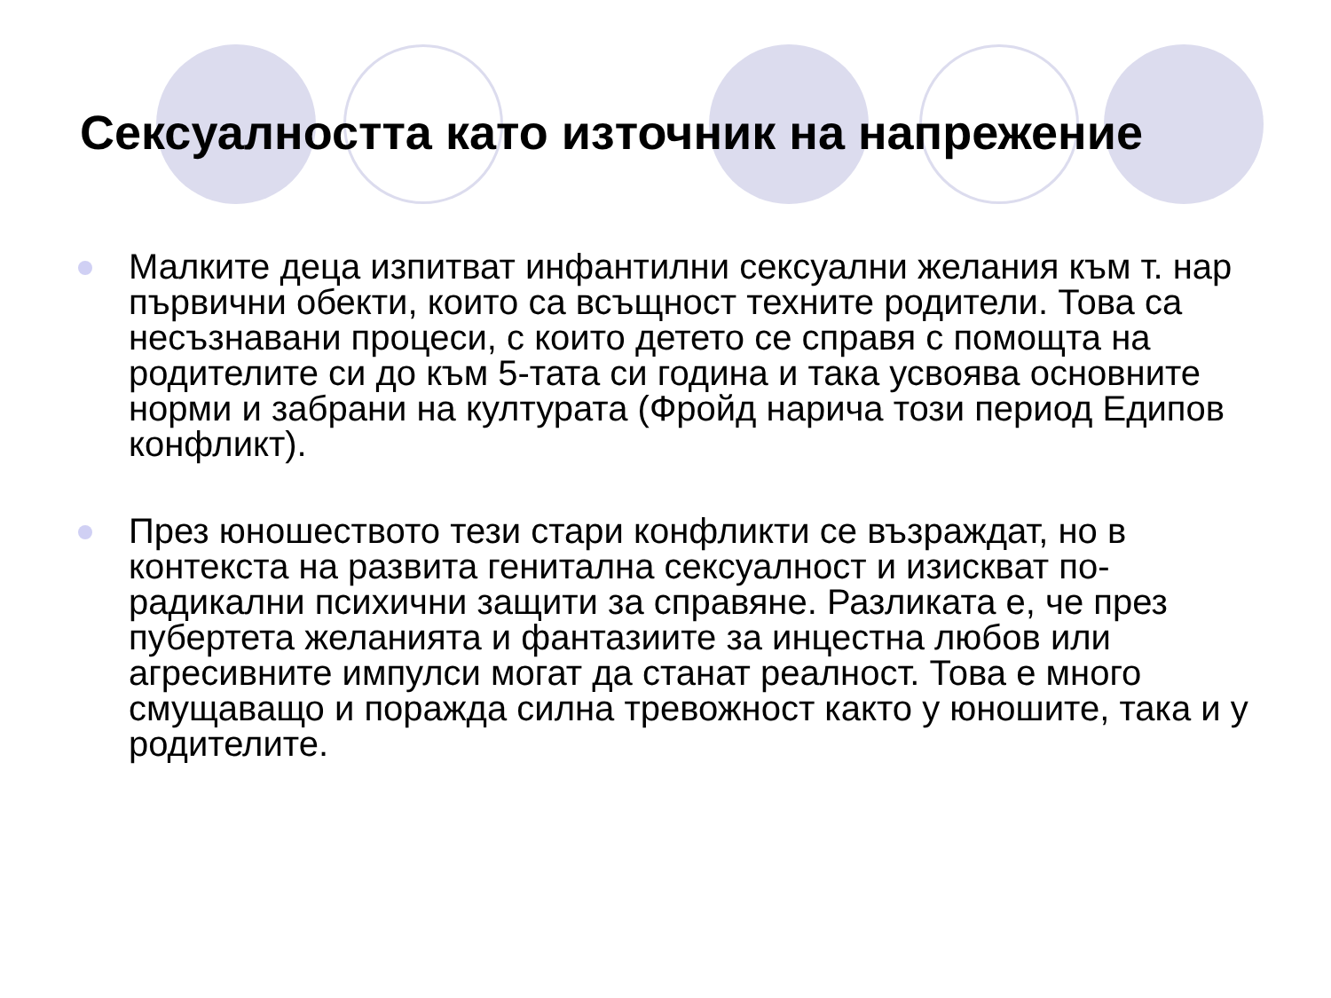Сексуалността като източник на напрежение
Малките деца изпитват инфантилни сексуални желания към т. нар първични обекти, които са всъщност техните родители. Това са несъзнавани процеси, с които детето се справя с помощта на родителите си до към 5-тата си година и така усвоява основните норми и забрани на културата (Фройд нарича този период Едипов конфликт).
През юношеството тези стари конфликти се възраждат, но в контекста на развита генитална сексуалност и изискват по-радикални психични защити за справяне. Разликата е, че през пубертета желанията и фантазиите за инцестна любов или агресивните импулси могат да станат реалност. Това е много смущаващо и поражда силна тревожност както у юношите, така и у родителите.